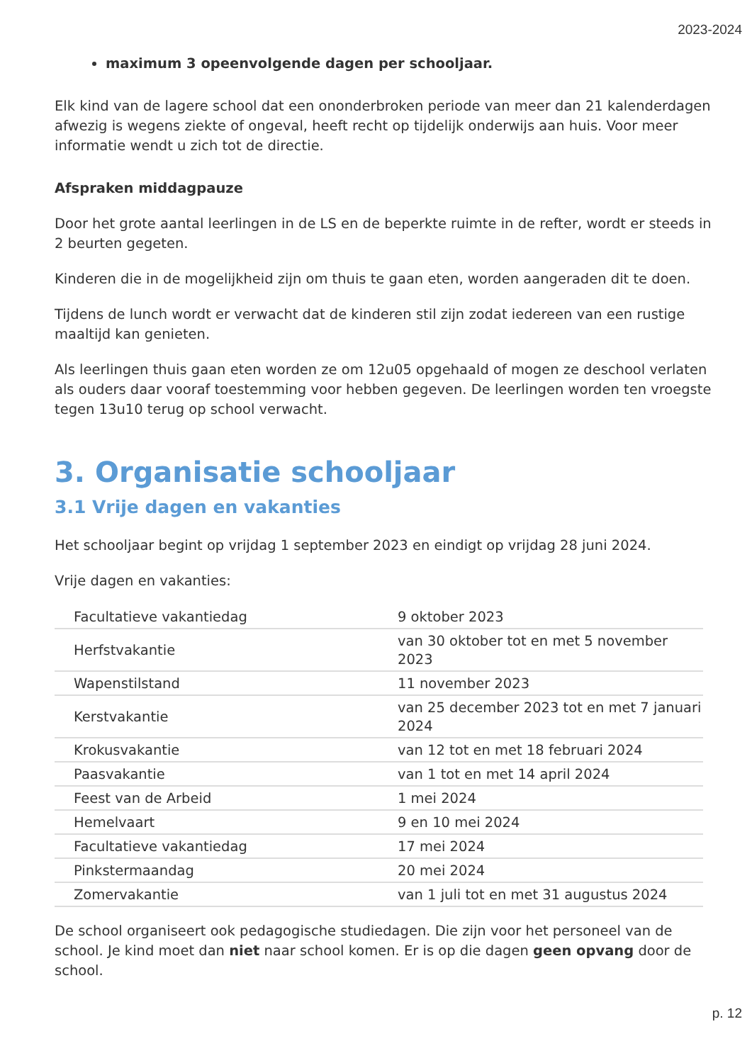2023-2024
maximum 3 opeenvolgende dagen per schooljaar.
Elk kind van de lagere school dat een ononderbroken periode van meer dan 21 kalenderdagen afwezig is wegens ziekte of ongeval, heeft recht op tijdelijk onderwijs aan huis. Voor meer informatie wendt u zich tot de directie.
Afspraken middagpauze
Door het grote aantal leerlingen in de LS en de beperkte ruimte in de refter, wordt er steeds in 2 beurten gegeten.
Kinderen die in de mogelijkheid zijn om thuis te gaan eten, worden aangeraden dit te doen.
Tijdens de lunch wordt er verwacht dat de kinderen stil zijn zodat iedereen van een rustige maaltijd kan genieten.
Als leerlingen thuis gaan eten worden ze om 12u05 opgehaald of mogen ze deschool verlaten als ouders daar vooraf toestemming voor hebben gegeven. De leerlingen worden ten vroegste tegen 13u10 terug op school verwacht.
3. Organisatie schooljaar
3.1 Vrije dagen en vakanties
Het schooljaar begint op vrijdag 1 september 2023 en eindigt op vrijdag 28 juni 2024.
Vrije dagen en vakanties:
| Facultatieve vakantiedag | 9 oktober 2023 |
| Herfstvakantie | van 30 oktober tot en met 5 november 2023 |
| Wapenstilstand | 11 november 2023 |
| Kerstvakantie | van 25 december 2023 tot en met 7 januari 2024 |
| Krokusvakantie | van 12 tot en met 18 februari 2024 |
| Paasvakantie | van 1 tot en met 14 april 2024 |
| Feest van de Arbeid | 1 mei 2024 |
| Hemelvaart | 9 en 10 mei 2024 |
| Facultatieve vakantiedag | 17 mei 2024 |
| Pinkstermaandag | 20 mei 2024 |
| Zomervakantie | van 1 juli tot en met 31 augustus 2024 |
De school organiseert ook pedagogische studiedagen. Die zijn voor het personeel van de school. Je kind moet dan niet naar school komen. Er is op die dagen geen opvang door de school.
p. 12